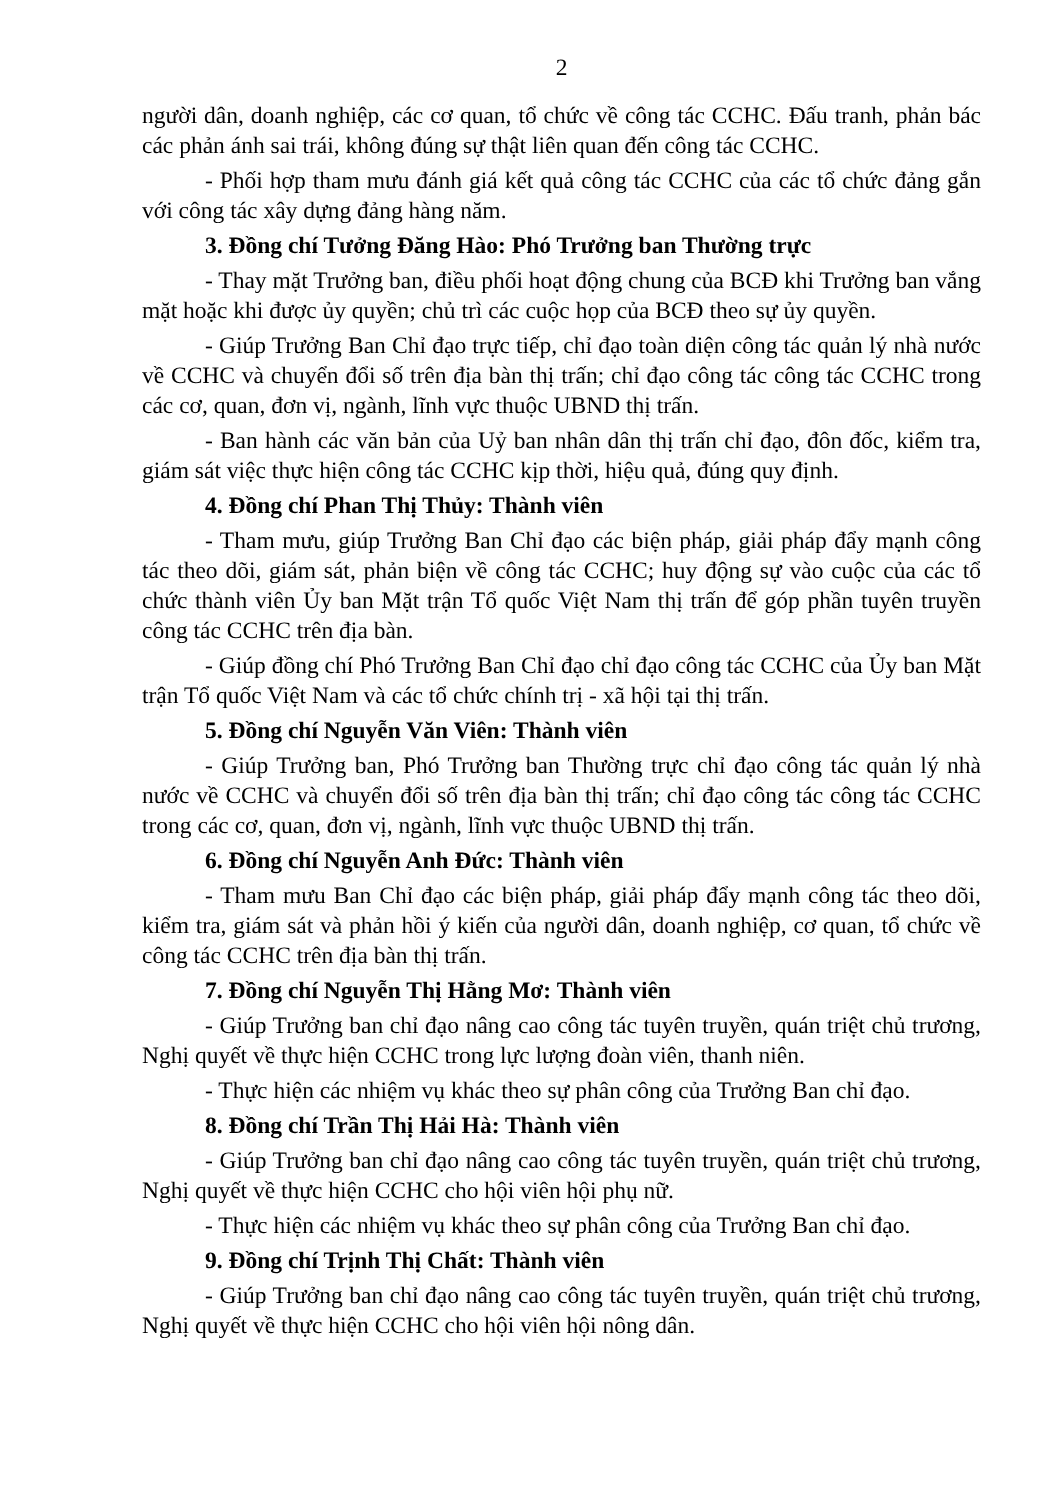2
người dân, doanh nghiệp, các cơ quan, tổ chức về công tác CCHC. Đấu tranh, phản bác các phản ánh sai trái, không đúng sự thật liên quan đến công tác CCHC.
- Phối hợp tham mưu đánh giá kết quả công tác CCHC của các tổ chức đảng gắn với công tác xây dựng đảng hàng năm.
3. Đồng chí Tưởng Đăng Hào: Phó Trưởng ban Thường trực
- Thay mặt Trưởng ban, điều phối hoạt động chung của BCĐ khi Trưởng ban vắng mặt hoặc khi được ủy quyền; chủ trì các cuộc họp của BCĐ theo sự ủy quyền.
- Giúp Trưởng Ban Chỉ đạo trực tiếp, chỉ đạo toàn diện công tác quản lý nhà nước về CCHC và chuyển đổi số trên địa bàn thị trấn; chỉ đạo công tác công tác CCHC trong các cơ, quan, đơn vị, ngành, lĩnh vực thuộc UBND thị trấn.
- Ban hành các văn bản của Uỷ ban nhân dân thị trấn chỉ đạo, đôn đốc, kiểm tra, giám sát việc thực hiện công tác CCHC kịp thời, hiệu quả, đúng quy định.
4. Đồng chí Phan Thị Thủy: Thành viên
- Tham mưu, giúp Trưởng Ban Chỉ đạo các biện pháp, giải pháp đẩy mạnh công tác theo dõi, giám sát, phản biện về công tác CCHC; huy động sự vào cuộc của các tổ chức thành viên Ủy ban Mặt trận Tổ quốc Việt Nam thị trấn để góp phần tuyên truyền công tác CCHC trên địa bàn.
- Giúp đồng chí Phó Trưởng Ban Chỉ đạo chỉ đạo công tác CCHC của Ủy ban Mặt trận Tổ quốc Việt Nam và các tổ chức chính trị - xã hội tại thị trấn.
5. Đồng chí Nguyễn Văn Viên: Thành viên
- Giúp Trưởng ban, Phó Trưởng ban Thường trực chỉ đạo công tác quản lý nhà nước về CCHC và chuyển đổi số trên địa bàn thị trấn; chỉ đạo công tác công tác CCHC trong các cơ, quan, đơn vị, ngành, lĩnh vực thuộc UBND thị trấn.
6. Đồng chí Nguyễn Anh Đức: Thành viên
- Tham mưu Ban Chỉ đạo các biện pháp, giải pháp đẩy mạnh công tác theo dõi, kiểm tra, giám sát và phản hồi ý kiến của người dân, doanh nghiệp, cơ quan, tổ chức về công tác CCHC trên địa bàn thị trấn.
7. Đồng chí Nguyễn Thị Hằng Mơ: Thành viên
- Giúp Trưởng ban chỉ đạo nâng cao công tác tuyên truyền, quán triệt chủ trương, Nghị quyết về thực hiện CCHC trong lực lượng đoàn viên, thanh niên.
- Thực hiện các nhiệm vụ khác theo sự phân công của Trưởng Ban chỉ đạo.
8. Đồng chí Trần Thị Hải Hà: Thành viên
- Giúp Trưởng ban chỉ đạo nâng cao công tác tuyên truyền, quán triệt chủ trương, Nghị quyết về thực hiện CCHC cho hội viên hội phụ nữ.
- Thực hiện các nhiệm vụ khác theo sự phân công của Trưởng Ban chỉ đạo.
9. Đồng chí Trịnh Thị Chất: Thành viên
- Giúp Trưởng ban chỉ đạo nâng cao công tác tuyên truyền, quán triệt chủ trương, Nghị quyết về thực hiện CCHC cho hội viên hội nông dân.